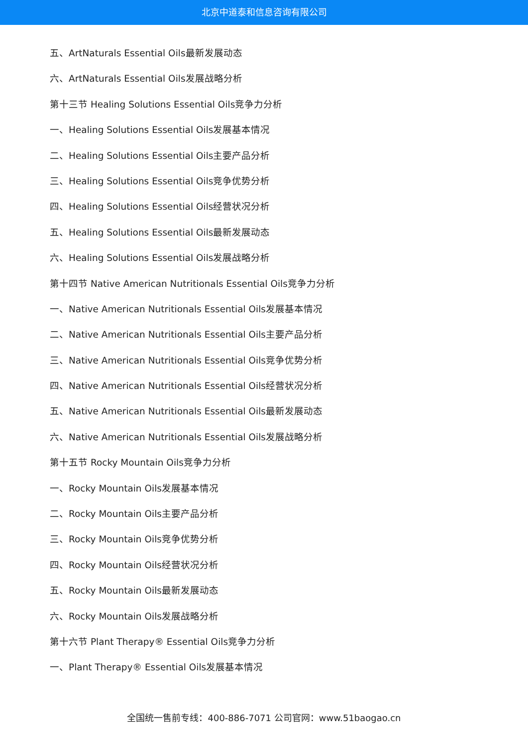北京中道泰和信息咨询有限公司
五、ArtNaturals Essential Oils最新发展动态
六、ArtNaturals Essential Oils发展战略分析
第十三节 Healing Solutions Essential Oils竞争力分析
一、Healing Solutions Essential Oils发展基本情况
二、Healing Solutions Essential Oils主要产品分析
三、Healing Solutions Essential Oils竞争优势分析
四、Healing Solutions Essential Oils经营状况分析
五、Healing Solutions Essential Oils最新发展动态
六、Healing Solutions Essential Oils发展战略分析
第十四节 Native American Nutritionals Essential Oils竞争力分析
一、Native American Nutritionals Essential Oils发展基本情况
二、Native American Nutritionals Essential Oils主要产品分析
三、Native American Nutritionals Essential Oils竞争优势分析
四、Native American Nutritionals Essential Oils经营状况分析
五、Native American Nutritionals Essential Oils最新发展动态
六、Native American Nutritionals Essential Oils发展战略分析
第十五节 Rocky Mountain Oils竞争力分析
一、Rocky Mountain Oils发展基本情况
二、Rocky Mountain Oils主要产品分析
三、Rocky Mountain Oils竞争优势分析
四、Rocky Mountain Oils经营状况分析
五、Rocky Mountain Oils最新发展动态
六、Rocky Mountain Oils发展战略分析
第十六节 Plant Therapy® Essential Oils竞争力分析
一、Plant Therapy® Essential Oils发展基本情况
全国统一售前专线：400-886-7071 公司官网：www.51baogao.cn